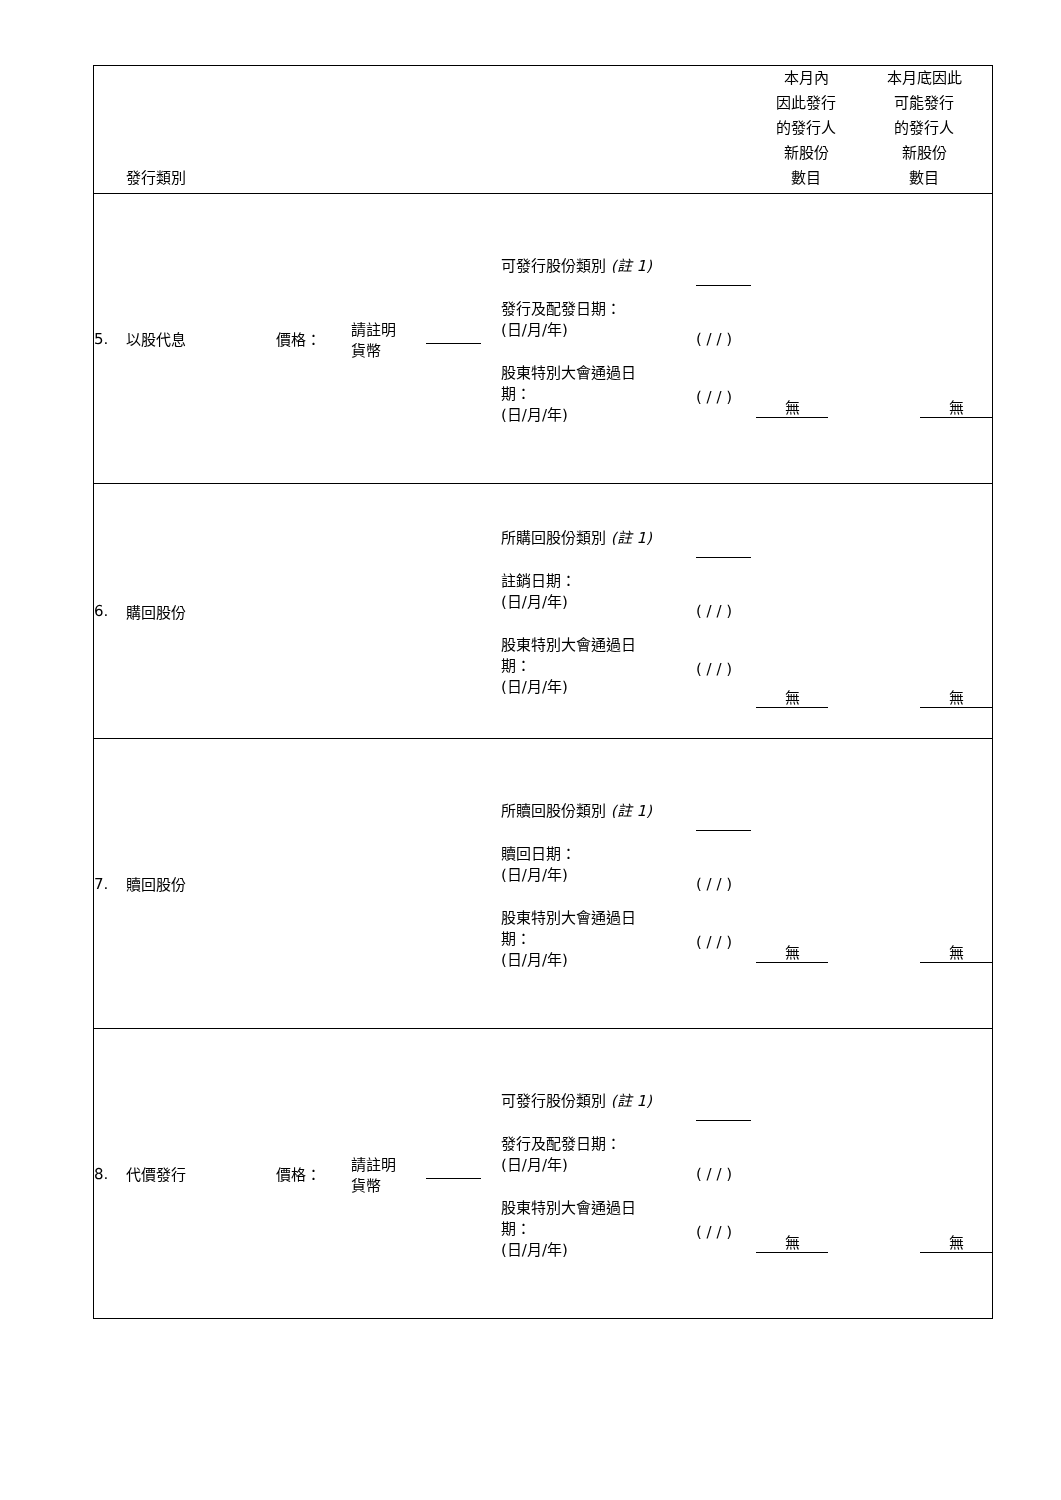| | 發行類別 | | | | | | 本月內 因此發行 的發行人 新股份 數目 | 本月底因此 可能發行 的發行人 新股份 數目 |
| 5. | 以股代息 | 價格： | 請註明 貨幣 | | 可發行股份類別 (註 1) 發行及配發日期： (日/月/年) 股東特別大會通過日 期： (日/月/年) | ( / / ) ( / / ) | 無 | 無 |
| 6. | 購回股份 | | | | 所購回股份類別 (註 1) 註銷日期： (日/月/年) 股東特別大會通過日 期： (日/月/年) | ( / / ) ( / / ) | 無 | 無 |
| 7. | 贖回股份 | | | | 所贖回股份類別 (註 1) 贖回日期： (日/月/年) 股東特別大會通過日 期： (日/月/年) | ( / / ) ( / / ) | 無 | 無 |
| 8. | 代價發行 | 價格： | 請註明 貨幣 | | 可發行股份類別 (註 1) 發行及配發日期： (日/月/年) 股東特別大會通過日 期： (日/月/年) | ( / / ) ( / / ) | 無 | 無 |